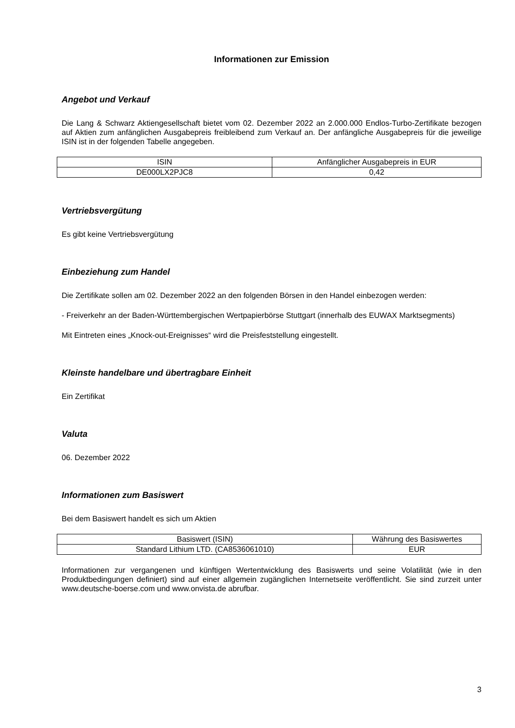Informationen zur Emission
Angebot und Verkauf
Die Lang & Schwarz Aktiengesellschaft bietet vom 02. Dezember 2022 an 2.000.000 Endlos-Turbo-Zertifikate bezogen auf Aktien zum anfänglichen Ausgabepreis freibleibend zum Verkauf an. Der anfängliche Ausgabepreis für die jeweilige ISIN ist in der folgenden Tabelle angegeben.
| ISIN | Anfänglicher Ausgabepreis in EUR |
| DE000LX2PJC8 | 0,42 |
Vertriebsvergütung
Es gibt keine Vertriebsvergütung
Einbeziehung zum Handel
Die Zertifikate sollen am 02. Dezember 2022 an den folgenden Börsen in den Handel einbezogen werden:
- Freiverkehr an der Baden-Württembergischen Wertpapierbörse Stuttgart (innerhalb des EUWAX Marktsegments)
Mit Eintreten eines „Knock-out-Ereignisses“ wird die Preisfeststellung eingestellt.
Kleinste handelbare und übertragbare Einheit
Ein Zertifikat
Valuta
06. Dezember 2022
Informationen zum Basiswert
Bei dem Basiswert handelt es sich um Aktien
| Basiswert (ISIN) | Währung des Basiswertes |
| Standard Lithium LTD. (CA8536061010) | EUR |
Informationen zur vergangenen und künftigen Wertentwicklung des Basiswerts und seine Volatilität (wie in den Produktbedingungen definiert) sind auf einer allgemein zugänglichen Internetseite veröffentlicht. Sie sind zurzeit unter www.deutsche-boerse.com und www.onvista.de abrufbar.
3